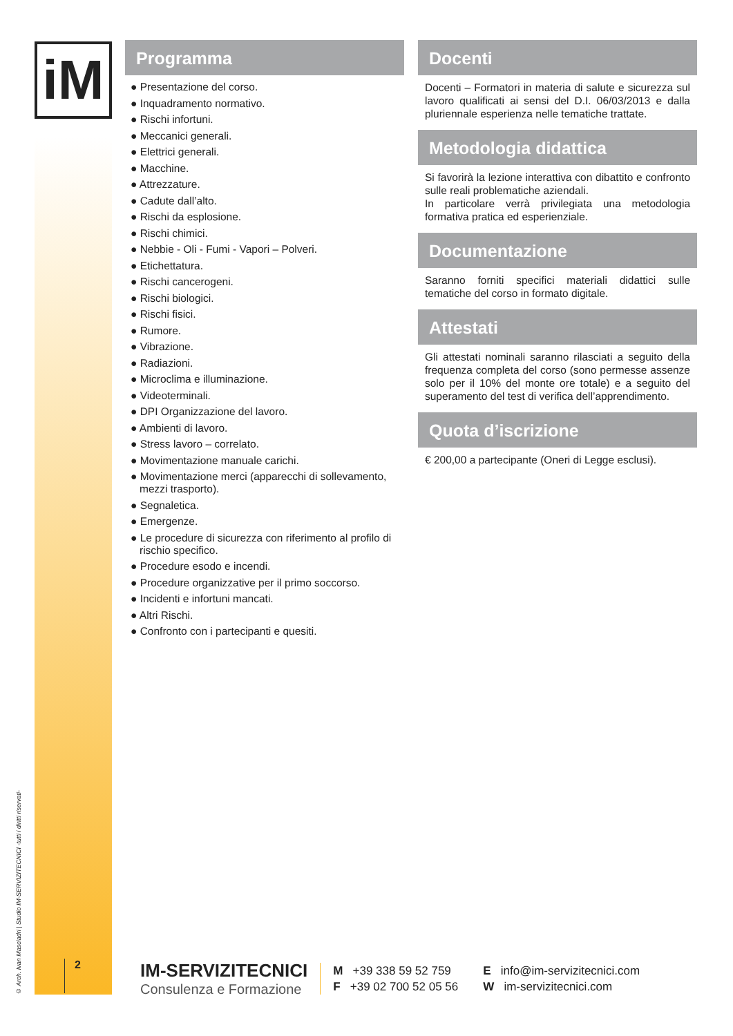iM
© Arch. Ivan Masciadri | Studio IM-SERVIZITECNICI -tutti i diritti riservati-
Programma
● Presentazione del corso.
● Inquadramento normativo.
● Rischi infortuni.
● Meccanici generali.
● Elettrici generali.
● Macchine.
● Attrezzature.
● Cadute dall’alto.
● Rischi da esplosione.
● Rischi chimici.
● Nebbie - Oli - Fumi - Vapori – Polveri.
● Etichettatura.
● Rischi cancerogeni.
● Rischi biologici.
● Rischi fisici.
● Rumore.
● Vibrazione.
● Radiazioni.
● Microclima e illuminazione.
● Videoterminali.
● DPI Organizzazione del lavoro.
● Ambienti di lavoro.
● Stress lavoro – correlato.
● Movimentazione manuale carichi.
● Movimentazione merci (apparecchi di sollevamento, mezzi trasporto).
● Segnaletica.
● Emergenze.
● Le procedure di sicurezza con riferimento al profilo di rischio specifico.
● Procedure esodo e incendi.
● Procedure organizzative per il primo soccorso.
● Incidenti e infortuni mancati.
● Altri Rischi.
● Confronto con i partecipanti e quesiti.
Docenti
Docenti – Formatori in materia di salute e sicurezza sul lavoro qualificati ai sensi del D.I. 06/03/2013 e dalla pluriennale esperienza nelle tematiche trattate.
Metodologia didattica
Si favorirà la lezione interattiva con dibattito e confronto sulle reali problematiche aziendali.
In particolare verrà privilegiata una metodologia formativa pratica ed esperienziale.
Documentazione
Saranno forniti specifici materiali didattici sulle tematiche del corso in formato digitale.
Attestati
Gli attestati nominali saranno rilasciati a seguito della frequenza completa del corso (sono permesse assenze solo per il 10% del monte ore totale) e a seguito del superamento del test di verifica dell’apprendimento.
Quota d’iscrizione
€ 200,00 a partecipante (Oneri di Legge esclusi).
2
IM-SERVIZITECNICI
Consulenza e Formazione
M +39 338 59 52 759
F +39 02 700 52 05 56
E info@im-servizitecnici.com
W im-servizitecnici.com